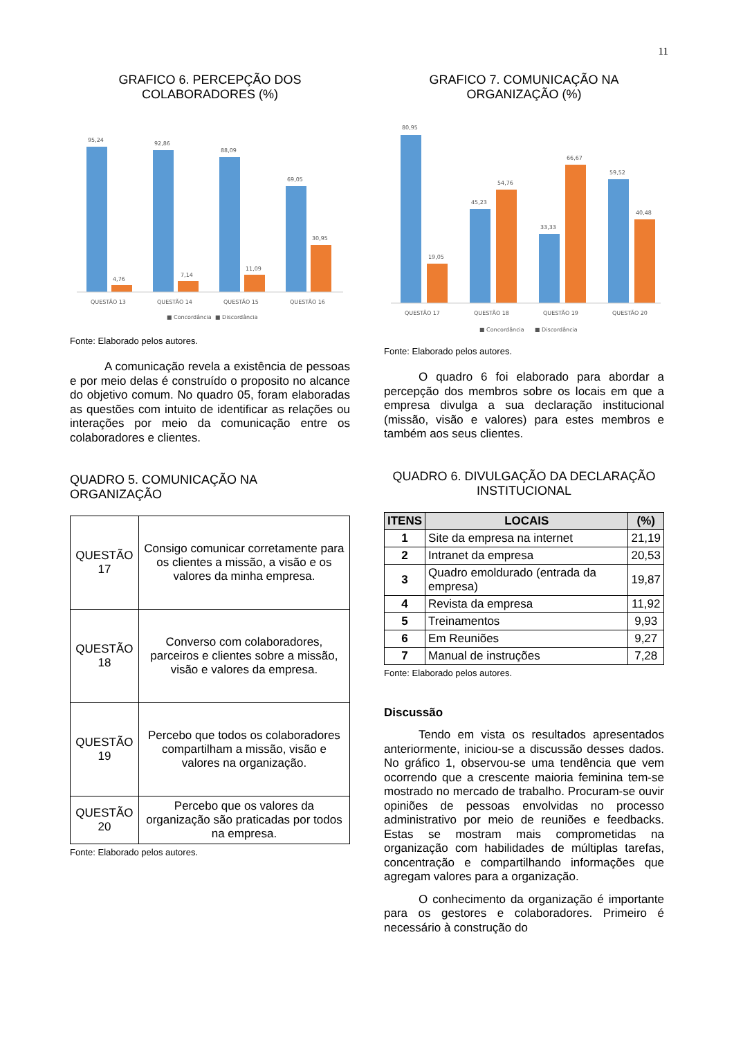11
GRAFICO 6. PERCEPÇÃO DOS COLABORADORES (%)
95,24
4,76
92,86
7,14
88,09
11,09
69,05
30,95
QUESTÃO 13
QUESTÃO 14
QUESTÃO 15
QUESTÃO 16
■ Concordância
■ Discordância
Fonte: Elaborado pelos autores.
A comunicação revela a existência de pessoas e por meio delas é construído o proposito no alcance do objetivo comum. No quadro 05, foram elaboradas as questões com intuito de identificar as relações ou interações por meio da comunicação entre os colaboradores e clientes.
QUADRO 5. COMUNICAÇÃO NA ORGANIZAÇÃO
| QUESTÃO 17 | Consigo comunicar corretamente para os clientes a missão, a visão e os valores da minha empresa. |
| QUESTÃO 18 | Converso com colaboradores, parceiros e clientes sobre a missão, visão e valores da empresa. |
| QUESTÃO 19 | Percebo que todos os colaboradores compartilham a missão, visão e valores na organização. |
| QUESTÃO 20 | Percebo que os valores da organização são praticadas por todos na empresa. |
Fonte: Elaborado pelos autores.
GRAFICO 7. COMUNICAÇÃO NA ORGANIZAÇÃO (%)
80,95
19,05
45,23
54,76
33,33
66,67
59,52
40,48
QUESTÃO 17
QUESTÃO 18
QUESTÃO 19
QUESTÃO 20
■ Concordância
■ Discordância
Fonte: Elaborado pelos autores.
O quadro 6 foi elaborado para abordar a percepção dos membros sobre os locais em que a empresa divulga a sua declaração institucional (missão, visão e valores) para estes membros e também aos seus clientes.
QUADRO 6. DIVULGAÇÃO DA DECLARAÇÃO INSTITUCIONAL
| ITENS | LOCAIS | (%) |
| --- | --- | --- |
| 1 | Site da empresa na internet | 21,19 |
| 2 | Intranet da empresa | 20,53 |
| 3 | Quadro emoldurado (entrada da empresa) | 19,87 |
| 4 | Revista da empresa | 11,92 |
| 5 | Treinamentos | 9,93 |
| 6 | Em Reuniões | 9,27 |
| 7 | Manual de instruções | 7,28 |
Fonte: Elaborado pelos autores.
Discussão
Tendo em vista os resultados apresentados anteriormente, iniciou-se a discussão desses dados. No gráfico 1, observou-se uma tendência que vem ocorrendo que a crescente maioria feminina tem-se mostrado no mercado de trabalho. Procuram-se ouvir opiniões de pessoas envolvidas no processo administrativo por meio de reuniões e feedbacks. Estas se mostram mais comprometidas na organização com habilidades de múltiplas tarefas, concentração e compartilhando informações que agregam valores para a organização.
O conhecimento da organização é importante para os gestores e colaboradores. Primeiro é necessário à construção do